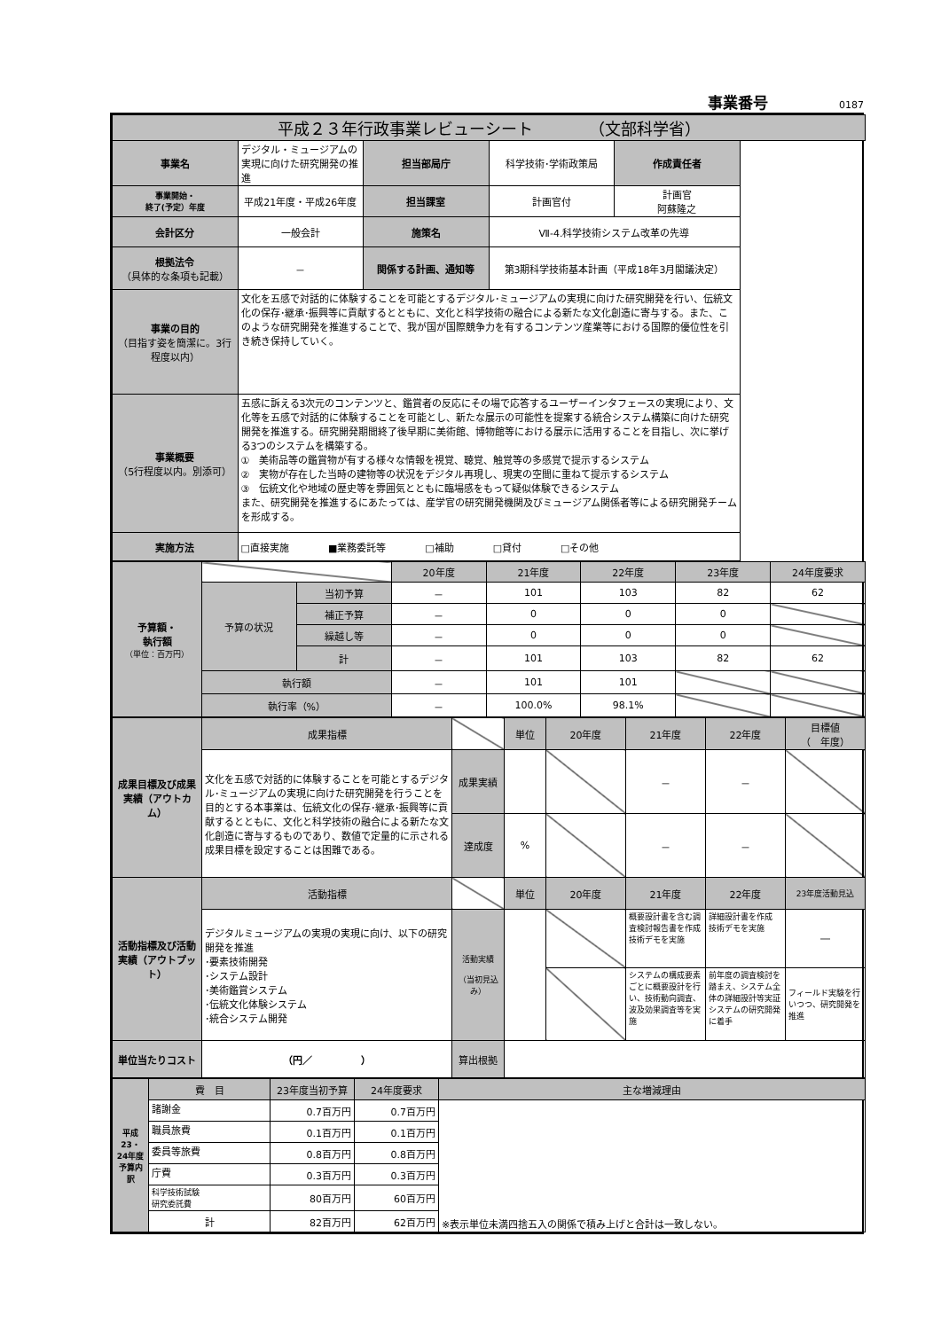事業番号 0187
| 平成２３年行政事業レビューシート （文部科学省） | | | | |
| 事業名 | デジタル・ミュージアムの実現に向けた研究開発の推進 | 担当部局庁 | 科学技術･学術政策局 | 作成責任者 |
| 事業開始・ 終了(予定）年度 | 平成21年度・平成26年度 | 担当課室 | 計画官付 | 計画官 阿蘇隆之 |
| 会計区分 | 一般会計 | 施策名 | Ⅶ-4.科学技術システム改革の先導 | |
| 根拠法令 （具体的な条項も記載） | － | 関係する計画、通知等 | 第3期科学技術基本計画（平成18年3月閣議決定） | |
| 事業の目的 （目指す姿を簡潔に。3行程度以内） | 文化を五感で対話的に体験することを可能とするデジタル･ミュージアムの実現に向けた研究開発を行い、伝統文化の保存･継承･振興等に貢献するとともに、文化と科学技術の融合による新たな文化創造に寄与する。また、このような研究開発を推進することで、我が国が国際競争力を有するコンテンツ産業等における国際的優位性を引き続き保持していく。 | | | |
| 事業概要 （5行程度以内。別添可） | 五感に訴える3次元のコンテンツと、鑑賞者の反応にその場で応答するユーザーインタフェースの実現により、文化等を五感で対話的に体験することを可能とし、新たな展示の可能性を提案する統合システム構築に向けた研究開発を推進する。研究開発期間終了後早期に美術館、博物館等における展示に活用することを目指し、次に挙げる3つのシステムを構築する。 ① 美術品等の鑑賞物が有する様々な情報を視覚、聴覚、触覚等の多感覚で提示するシステム ② 実物が存在した当時の建物等の状況をデジタル再現し、現実の空間に重ねて提示するシステム ③ 伝統文化や地域の歴史等を雰囲気とともに臨場感をもって疑似体験できるシステム また、研究開発を推進するにあたっては、産学官の研究開発機関及びミュージアム関係者等による研究開発チームを形成する。 | | | |
| 実施方法 | □直接実施 ■業務委託等 □補助 □貸付 □その他 | | | |
| 予算額・ 執行額 （単位：百万円） | | | 20年度 | 21年度 | 22年度 | 23年度 | 24年度要求 |
| | 予算の状況 | 当初予算 | － | 101 | 103 | 82 | 62 |
| | | 補正予算 | － | 0 | 0 | 0 | |
| | | 繰越し等 | － | 0 | 0 | 0 | |
| | | 計 | － | 101 | 103 | 82 | 62 |
| | 執行額 | | － | 101 | 101 | | |
| | 執行率（%） | | － | 100.0% | 98.1% | | |
| 成果目標及び成果実績（アウトカム） | 成果指標 | | 単位 | 20年度 | 21年度 | 22年度 | 目標値 （ 年度） |
| | 文化を五感で対話的に体験することを可能とするデジタル･ミュージアムの実現に向けた研究開発を行うことを目的とする本事業は、伝統文化の保存･継承･振興等に貢献するとともに、文化と科学技術の融合による新たな文化創造に寄与するものであり、数値で定量的に示される成果目標を設定することは困難である。 | 成果実績 | | | － | － | |
| | | 達成度 | % | | － | － | |
| 活動指標及び活動実績（アウトプット） | 活動指標 | | 単位 | 20年度 | 21年度 | 22年度 | 23年度活動見込 |
| | デジタルミュージアムの実現の実現に向け、以下の研究開発を推進 ･要素技術開発 ･システム設計 ･美術鑑賞システム ･伝統文化体験システム ･統合システム開発 | 活動実績 （当初見込み） | | | 概要設計書を含む調査検討報告書を作成 技術デモを実施 | 詳細設計書を作成 技術デモを実施 | ― |
| | | | | | システムの構成要素ごとに概要設計を行い、技術動向調査、波及効果調査等を実施 | 前年度の調査検討を踏まえ、システム全体の詳細設計等実証システムの研究開発に着手 | フィールド実験を行いつつ、研究開発を推進 |
| 単位当たりコスト | （円／ ） | 算出根拠 | | | | | |
| 平成23・24年度予算内訳 | 費 目 | 23年度当初予算 | 24年度要求 | 主な増減理由 |
| | 諸謝金 | 0.7百万円 | 0.7百万円 | ※表示単位未満四捨五入の関係で積み上げと合計は一致しない。 |
| | 職員旅費 | 0.1百万円 | 0.1百万円 | |
| | 委員等旅費 | 0.8百万円 | 0.8百万円 | |
| | 庁費 | 0.3百万円 | 0.3百万円 | |
| | 科学技術試験 研究委託費 | 80百万円 | 60百万円 | |
| | 計 | 82百万円 | 62百万円 | |